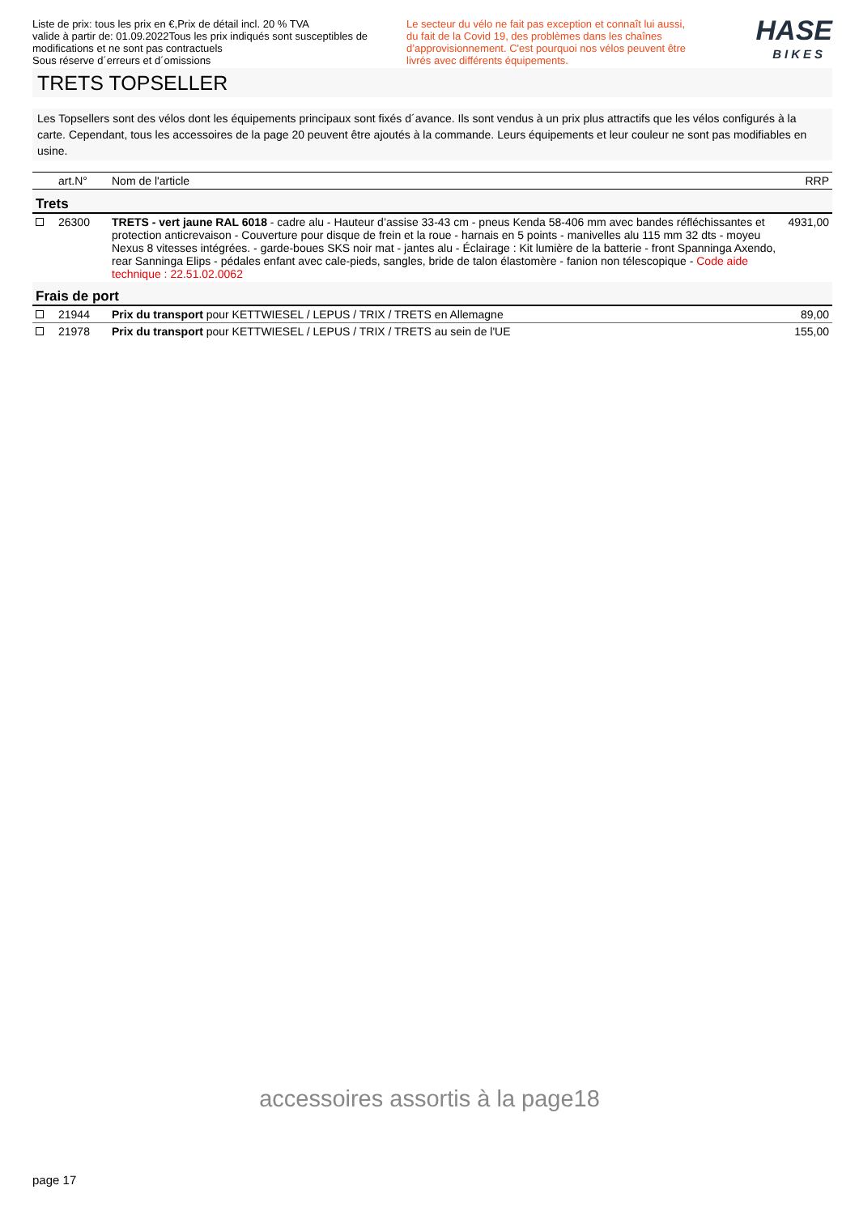Liste de prix: tous les prix en €,Prix de détail incl. 20 % TVA
valide à partir de: 01.09.2022Tous les prix indiqués sont susceptibles de modifications et ne sont pas contractuels
Sous réserve d´erreurs et d´omissions
Le secteur du vélo ne fait pas exception et connaît lui aussi, du fait de la Covid 19, des problèmes dans les chaînes d’approvisionnement. C'est pourquoi nos vélos peuvent être livrés avec différents équipements.
HASE
BIKES
TRETS TOPSELLER
Les Topsellers sont des vélos dont les équipements principaux sont fixés d´avance. Ils sont vendus à un prix plus attractifs que les vélos configurés à la carte. Cependant, tous les accessoires de la page 20 peuvent être ajoutés à la commande. Leurs équipements et leur couleur ne sont pas modifiables en usine.
| | art.N° | Nom de l'article | RRP |
| --- | --- | --- | --- |
| Trets | | | |
| | 26300 | TRETS - vert jaune RAL 6018 - cadre alu - Hauteur d’assise 33-43 cm - pneus Kenda 58-406 mm avec bandes réfléchissantes et protection anticrevaison - Couverture pour disque de frein et la roue - harnais en 5 points - manivelles alu 115 mm 32 dts - moyeu Nexus 8 vitesses intégrées. - garde-boues SKS noir mat - jantes alu - Éclairage : Kit lumière de la batterie - front Spanninga Axendo, rear Sanninga Elips - pédales enfant avec cale-pieds, sangles, bride de talon élastomère - fanion non télescopique - Code aide technique : 22.51.02.0062 | 4931,00 |
| Frais de port | | | |
| | 21944 | Prix du transport pour KETTWIESEL / LEPUS / TRIX / TRETS en Allemagne | 89,00 |
| | 21978 | Prix du transport pour KETTWIESEL / LEPUS / TRIX / TRETS au sein de l'UE | 155,00 |
accessoires assortis à la page18
page 17